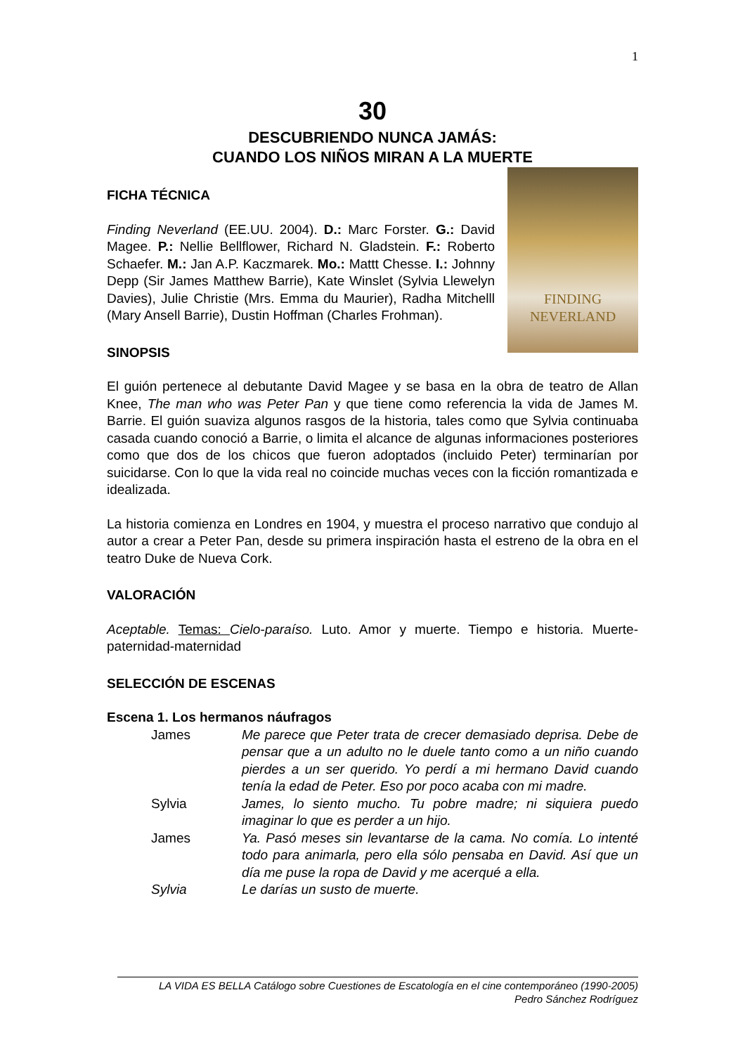1
30
DESCUBRIENDO NUNCA JAMÁS:
CUANDO LOS NIÑOS MIRAN A LA MUERTE
FINDING
NEVERLAND
FICHA TÉCNICA
Finding Neverland (EE.UU. 2004). D.: Marc Forster. G.: David Magee. P.: Nellie Bellflower, Richard N. Gladstein. F.: Roberto Schaefer. M.: Jan A.P. Kaczmarek. Mo.: Mattt Chesse. I.: Johnny Depp (Sir James Matthew Barrie), Kate Winslet (Sylvia Llewelyn Davies), Julie Christie (Mrs. Emma du Maurier), Radha Mitchelll (Mary Ansell Barrie), Dustin Hoffman (Charles Frohman).
SINOPSIS
El guión pertenece al debutante David Magee y se basa en la obra de teatro de Allan Knee, The man who was Peter Pan y que tiene como referencia la vida de James M. Barrie. El guión suaviza algunos rasgos de la historia, tales como que Sylvia continuaba casada cuando conoció a Barrie, o limita el alcance de algunas informaciones posteriores como que dos de los chicos que fueron adoptados (incluido Peter) terminarían por suicidarse. Con lo que la vida real no coincide muchas veces con la ficción romantizada e idealizada.
La historia comienza en Londres en 1904, y muestra el proceso narrativo que condujo al autor a crear a Peter Pan, desde su primera inspiración hasta el estreno de la obra en el teatro Duke de Nueva Cork.
VALORACIÓN
Aceptable. Temas: Cielo-paraíso. Luto. Amor y muerte. Tiempo e historia. Muerte-paternidad-maternidad
SELECCIÓN DE ESCENAS
Escena 1. Los hermanos náufragos
James Me parece que Peter trata de crecer demasiado deprisa. Debe de pensar que a un adulto no le duele tanto como a un niño cuando pierdes a un ser querido. Yo perdí a mi hermano David cuando tenía la edad de Peter. Eso por poco acaba con mi madre.
Sylvia James, lo siento mucho. Tu pobre madre; ni siquiera puedo imaginar lo que es perder a un hijo.
James Ya. Pasó meses sin levantarse de la cama. No comía. Lo intenté todo para animarla, pero ella sólo pensaba en David. Así que un día me puse la ropa de David y me acerqué a ella.
Sylvia Le darías un susto de muerte.
LA VIDA ES BELLA Catálogo sobre Cuestiones de Escatología en el cine contemporáneo (1990-2005)
Pedro Sánchez Rodríguez